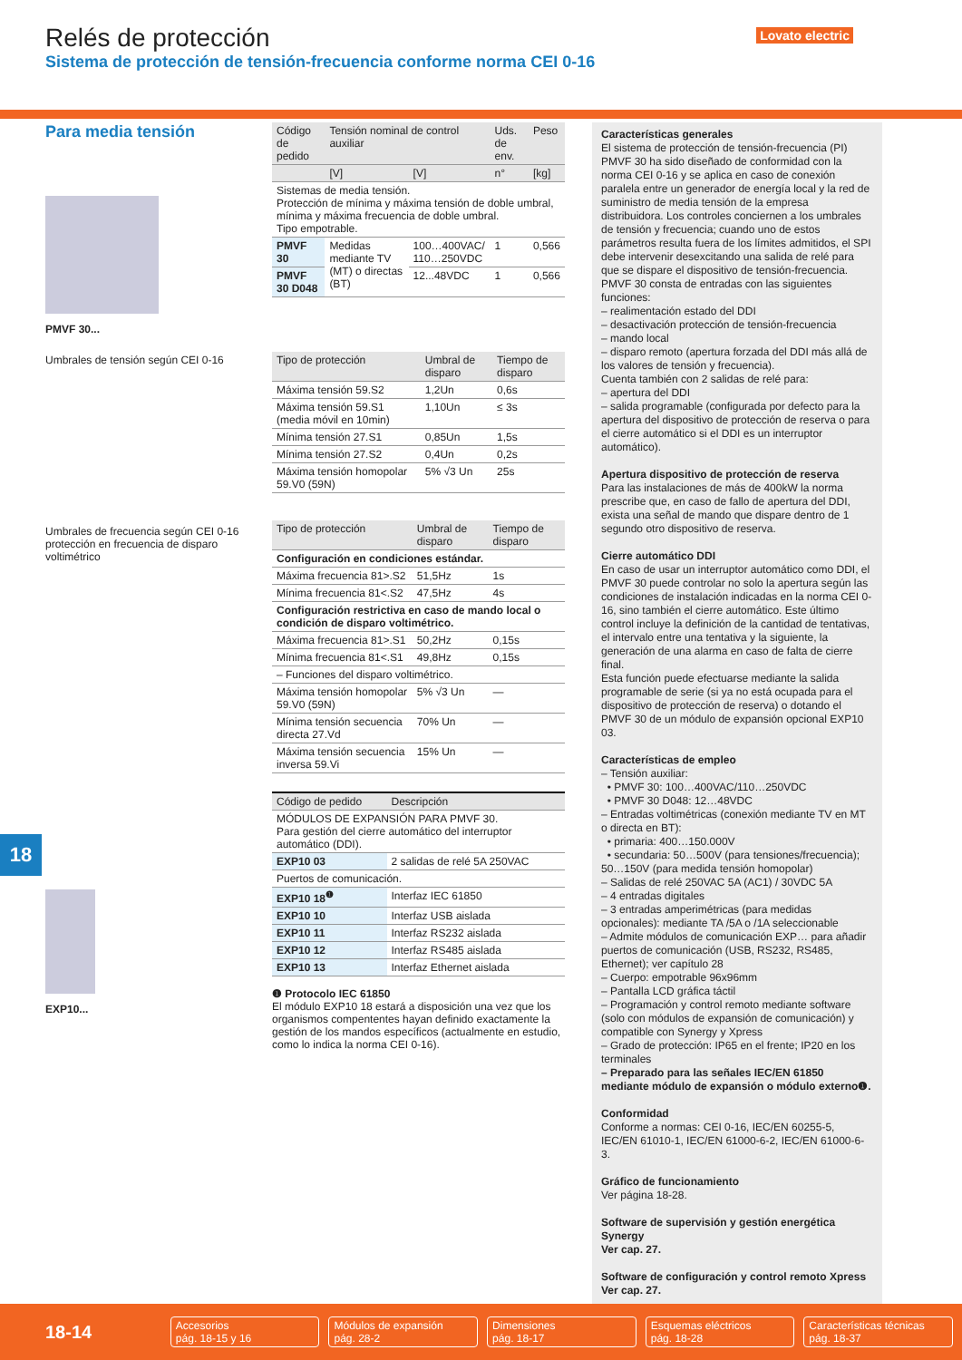Relés de protección
Sistema de protección de tensión-frecuencia conforme norma CEI 0-16
Lovato electric
Para media tensión
PMVF 30...
Umbrales de tensión según CEI 0-16
Umbrales de frecuencia según CEI 0-16
protección en frecuencia de disparo voltimétrico
EXP10...
| Código de pedido | Tensión nominal de control auxiliar | | Uds. de env. | Peso |
| --- | --- | --- | --- | --- |
| | [V] | [V] | n° | [kg] |
| Sistemas de media tensión. Protección de mínima y máxima tensión de doble umbral, mínima y máxima frecuencia de doble umbral. Tipo empotrable. | | | | |
| PMVF 30 | Medidas mediante TV (MT) o directas (BT) | 100…400VAC/ 110…250VDC | 1 | 0,566 |
| PMVF 30 D048 | | 12...48VDC | 1 | 0,566 |
| Tipo de protección | Umbral de disparo | Tiempo de disparo |
| --- | --- | --- |
| Máxima tensión 59.S2 | 1,2Un | 0,6s |
| Máxima tensión 59.S1 (media móvil en 10min) | 1,10Un | ≤ 3s |
| Mínima tensión 27.S1 | 0,85Un | 1,5s |
| Mínima tensión 27.S2 | 0,4Un | 0,2s |
| Máxima tensión homopolar 59.V0 (59N) | 5% √3 Un | 25s |
| Tipo de protección | Umbral de disparo | Tiempo de disparo |
| --- | --- | --- |
| Configuración en condiciones estándar. | | |
| Máxima frecuencia 81>.S2 | 51,5Hz | 1s |
| Mínima frecuencia 81<.S2 | 47,5Hz | 4s |
| Configuración restrictiva en caso de mando local o condición de disparo voltimétrico. | | |
| Máxima frecuencia 81>.S1 | 50,2Hz | 0,15s |
| Mínima frecuencia 81<.S1 | 49,8Hz | 0,15s |
| – Funciones del disparo voltimétrico. | | |
| Máxima tensión homopolar 59.V0 (59N) | 5% √3 Un | — |
| Mínima tensión secuencia directa 27.Vd | 70% Un | — |
| Máxima tensión secuencia inversa 59.Vi | 15% Un | — |
| Código de pedido | Descripción |
| --- | --- |
| MÓDULOS DE EXPANSIÓN PARA PMVF 30. Para gestión del cierre automático del interruptor automático (DDI). | |
| EXP10 03 | 2 salidas de relé 5A 250VAC |
| Puertos de comunicación. | |
| EXP10 18<sup>❶</sup> | Interfaz IEC 61850 |
| EXP10 10 | Interfaz USB aislada |
| EXP10 11 | Interfaz RS232 aislada |
| EXP10 12 | Interfaz RS485 aislada |
| EXP10 13 | Interfaz Ethernet aislada |
❶ Protocolo IEC 61850
El módulo EXP10 18 estará a disposición una vez que los organismos compententes hayan definido exactamente la gestión de los mandos específicos (actualmente en estudio, como lo indica la norma CEI 0-16).
Características generales
El sistema de protección de tensión-frecuencia (PI) PMVF 30 ha sido diseñado de conformidad con la norma CEI 0-16 y se aplica en caso de conexión paralela entre un generador de energía local y la red de suministro de media tensión de la empresa distribuidora. Los controles conciernen a los umbrales de tensión y frecuencia; cuando uno de estos parámetros resulta fuera de los límites admitidos, el SPI debe intervenir desexcitando una salida de relé para que se dispare el dispositivo de tensión-frecuencia.
PMVF 30 consta de entradas con las siguientes funciones:
– realimentación estado del DDI
– desactivación protección de tensión-frecuencia
– mando local
– disparo remoto (apertura forzada del DDI más allá de los valores de tensión y frecuencia).
Cuenta también con 2 salidas de relé para:
– apertura del DDI
– salida programable (configurada por defecto para la apertura del dispositivo de protección de reserva o para el cierre automático si el DDI es un interruptor automático).
Apertura dispositivo de protección de reserva
Para las instalaciones de más de 400kW la norma prescribe que, en caso de fallo de apertura del DDI, exista una señal de mando que dispare dentro de 1 segundo otro dispositivo de reserva.
Cierre automático DDI
En caso de usar un interruptor automático como DDI, el PMVF 30 puede controlar no solo la apertura según las condiciones de instalación indicadas en la norma CEI 0-16, sino también el cierre automático. Este último control incluye la definición de la cantidad de tentativas, el intervalo entre una tentativa y la siguiente, la generación de una alarma en caso de falta de cierre final.
Esta función puede efectuarse mediante la salida programable de serie (si ya no está ocupada para el dispositivo de protección de reserva) o dotando el PMVF 30 de un módulo de expansión opcional EXP10 03.
Características de empleo
– Tensión auxiliar:
• PMVF 30: 100…400VAC/110…250VDC
• PMVF 30 D048: 12…48VDC
– Entradas voltimétricas (conexión mediante TV en MT o directa en BT):
• primaria: 400…150.000V
• secundaria: 50…500V (para tensiones/frecuencia); 50…150V (para medida tensión homopolar)
– Salidas de relé 250VAC 5A (AC1) / 30VDC 5A
– 4 entradas digitales
– 3 entradas amperimétricas (para medidas opcionales): mediante TA /5A o /1A seleccionable
– Admite módulos de comunicación EXP… para añadir puertos de comunicación (USB, RS232, RS485, Ethernet); ver capítulo 28
– Cuerpo: empotrable 96x96mm
– Pantalla LCD gráfica táctil
– Programación y control remoto mediante software (solo con módulos de expansión de comunicación) y compatible con Synergy y Xpress
– Grado de protección: IP65 en el frente; IP20 en los terminales
– Preparado para las señales IEC/EN 61850 mediante módulo de expansión o módulo externo❶.
Conformidad
Conforme a normas: CEI 0-16, IEC/EN 60255-5, IEC/EN 61010-1, IEC/EN 61000-6-2, IEC/EN 61000-6-3.
Gráfico de funcionamiento
Ver página 18-28.
Software de supervisión y gestión energética Synergy
Ver cap. 27.
Software de configuración y control remoto Xpress
Ver cap. 27.
18
18-14
Accesorios
pág. 18-15 y 16
Módulos de expansión
pág. 28-2
Dimensiones
pág. 18-17
Esquemas eléctricos
pág. 18-28
Características técnicas
pág. 18-37